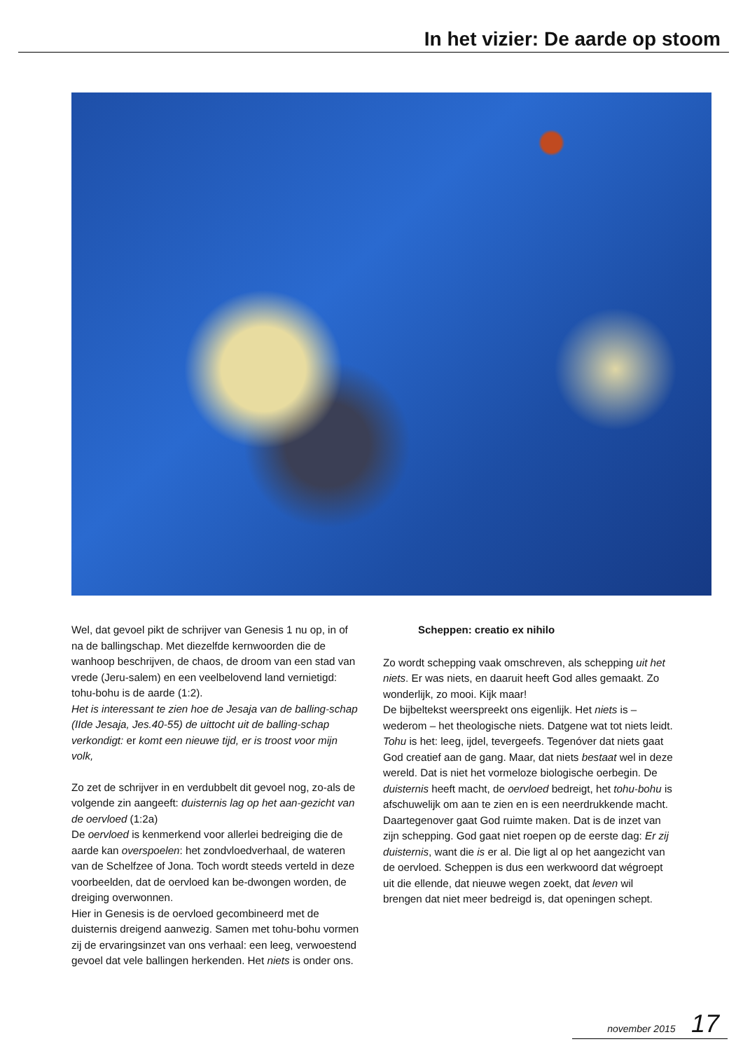In het vizier: De aarde op stoom
Wel, dat gevoel pikt de schrijver van Genesis 1 nu op, in of na de ballingschap. Met diezelfde kernwoorden die de wanhoop beschrijven, de chaos, de droom van een stad van vrede (Jeru-salem) en een veelbelovend land vernietigd: tohu-bohu is de aarde (1:2).
Het is interessant te zien hoe de Jesaja van de balling-schap (IIde Jesaja, Jes.40-55) de uittocht uit de balling-schap verkondigt: er komt een nieuwe tijd, er is troost voor mijn volk,
Zo zet de schrijver in en verdubbelt dit gevoel nog, zo-als de volgende zin aangeeft: duisternis lag op het aan-gezicht van de oervloed (1:2a)
De oervloed is kenmerkend voor allerlei bedreiging die de aarde kan overspoelen: het zondvloedverhaal, de wateren van de Schelfzee of Jona. Toch wordt steeds verteld in deze voorbeelden, dat de oervloed kan be-dwongen worden, de dreiging overwonnen.
Hier in Genesis is de oervloed gecombineerd met de duisternis dreigend aanwezig. Samen met tohu-bohu vormen zij de ervaringsinzet van ons verhaal: een leeg, verwoestend gevoel dat vele ballingen herkenden. Het niets is onder ons.
Scheppen: creatio ex nihilo
Zo wordt schepping vaak omschreven, als schepping uit het niets. Er was niets, en daaruit heeft God alles gemaakt. Zo wonderlijk, zo mooi. Kijk maar!
De bijbeltekst weerspreekt ons eigenlijk. Het niets is – wederom – het theologische niets. Datgene wat tot niets leidt. Tohu is het: leeg, ijdel, tevergeefs. Tegenóver dat niets gaat God creatief aan de gang. Maar, dat niets bestaat wel in deze wereld. Dat is niet het vormeloze biologische oerbegin. De duisternis heeft macht, de oervloed bedreigt, het tohu-bohu is afschuwelijk om aan te zien en is een neerdrukkende macht. Daartegenover gaat God ruimte maken. Dat is de inzet van zijn schepping. God gaat niet roepen op de eerste dag: Er zij duisternis, want die is er al. Die ligt al op het aangezicht van de oervloed. Scheppen is dus een werkwoord dat wégroept uit die ellende, dat nieuwe wegen zoekt, dat leven wil brengen dat niet meer bedreigd is, dat openingen schept.
november 2015 17